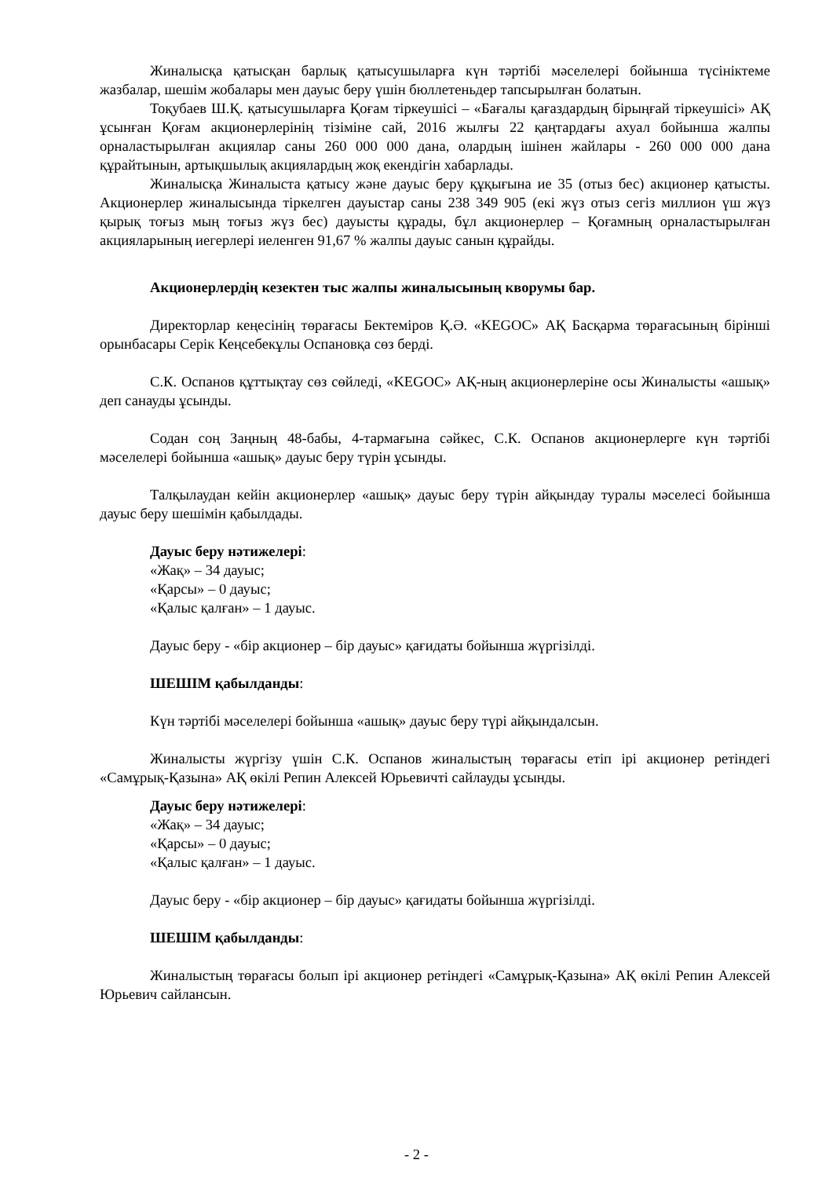Жиналысқа қатысқан барлық қатысушыларға күн тәртібі мәселелері бойынша түсініктеме жазбалар, шешім жобалары мен дауыс беру үшін бюллетеньдер тапсырылған болатын.
Тоқубаев Ш.Қ. қатысушыларға Қоғам тіркеушісі – «Бағалы қағаздардың бірыңғай тіркеушісі» АҚ ұсынған Қоғам акционерлерінің тізіміне сай, 2016 жылғы 22 қаңтардағы ахуал бойынша жалпы орналастырылған акциялар саны 260 000 000 дана, олардың ішінен жайлары - 260 000 000 дана құрайтынын, артықшылық акциялардың жоқ екендігін хабарлады.
Жиналысқа Жиналыста қатысу және дауыс беру құқығына ие 35 (отыз бес) акционер қатысты. Акционерлер жиналысында тіркелген дауыстар саны 238 349 905 (екі жүз отыз сегіз миллион үш жүз қырық тоғыз мың тоғыз жүз бес) дауысты құрады, бұл акционерлер – Қоғамның орналастырылған акцияларының иегерлері иеленген 91,67 % жалпы дауыс санын құрайды.
Акционерлердің кезектен тыс жалпы жиналысының кворумы бар.
Директорлар кеңесінің төрағасы Бектеміров Қ.Ә. «KEGOC» АҚ Басқарма төрағасының бірінші орынбасары Серік Кеңсебекұлы Оспановқа сөз берді.
С.К. Оспанов құттықтау сөз сөйледі, «KEGOC» АҚ-ның акционерлеріне осы Жиналысты «ашық» деп санауды ұсынды.
Содан соң Заңның 48-бабы, 4-тармағына сәйкес, С.К. Оспанов акционерлерге күн тәртібі мәселелері бойынша «ашық» дауыс беру түрін ұсынды.
Талқылаудан кейін акционерлер «ашық» дауыс беру түрін айқындау туралы мәселесі бойынша дауыс беру шешімін қабылдады.
Дауыс беру нәтижелері:
«Жақ» – 34 дауыс;
«Қарсы» – 0 дауыс;
«Қалыс қалған» – 1 дауыс.
Дауыс беру - «бір акционер – бір дауыс» қағидаты бойынша жүргізілді.
ШЕШІМ қабылданды:
Күн тәртібі мәселелері бойынша «ашық» дауыс беру түрі айқындалсын.
Жиналысты жүргізу үшін С.К. Оспанов жиналыстың төрағасы етіп ірі акционер ретіндегі «Самұрық-Қазына» АҚ өкілі Репин Алексей Юрьевичті сайлауды ұсынды.
Дауыс беру нәтижелері:
«Жақ» – 34 дауыс;
«Қарсы» – 0 дауыс;
«Қалыс қалған» – 1 дауыс.
Дауыс беру - «бір акционер – бір дауыс» қағидаты бойынша жүргізілді.
ШЕШІМ қабылданды:
Жиналыстың төрағасы болып ірі акционер ретіндегі «Самұрық-Қазына» АҚ өкілі Репин Алексей Юрьевич сайлансын.
- 2 -